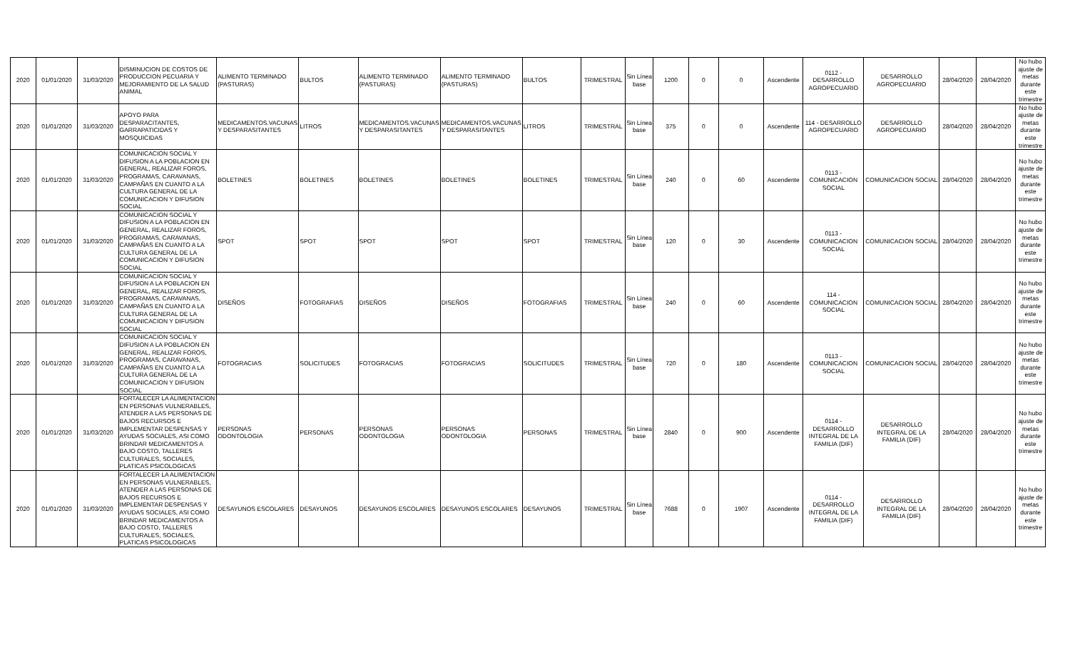| 2020 | 01/01/2020 | 31/03/2020 | DISMINUCION DE COSTOS DE PRODUCCION PECUARIA Y MEJORAMIENTO DE LA SALUD ANIMAL | ALIMENTO TERMINADO (PASTURAS) | BULTOS | ALIMENTO TERMINADO (PASTURAS) | ALIMENTO TERMINADO (PASTURAS) | BULTOS | TRIMESTRAL | Sin Línea base | 1200 | 0 | 0 | Ascendente | 0112 - DESARROLLO AGROPECUARIO | DESARROLLO AGROPECUARIO | 28/04/2020 | 28/04/2020 | No hubo ajuste de metas durante este trimestre |
| 2020 | 01/01/2020 | 31/03/2020 | APOYO PARA DESPARACITANTES, GARRAPATICIDAS Y MOSQUICIDAS | MEDICAMENTOS.VACUNAS Y DESPARASITANTES | LITROS | MEDICAMENTOS.VACUNAS Y DESPARASITANTES | MEDICAMENTOS.VACUNAS Y DESPARASITANTES | LITROS | TRIMESTRAL | Sin Línea base | 375 | 0 | 0 | Ascendente | 114 - DESARROLLO AGROPECUARIO | DESARROLLO AGROPECUARIO | 28/04/2020 | 28/04/2020 | No hubo ajuste de metas durante este trimestre |
| 2020 | 01/01/2020 | 31/03/2020 | COMUNICACION SOCIAL Y DIFUSION A LA POBLACION EN GENERAL, REALIZAR FOROS, PROGRAMAS, CARAVANAS, CAMPAÑAS EN CUANTO A LA CULTURA GENERAL DE LA COMUNICACION Y DIFUSION SOCIAL | BOLETINES | BOLETINES | BOLETINES | BOLETINES | BOLETINES | TRIMESTRAL | Sin Línea base | 240 | 0 | 60 | Ascendente | 0113 - COMUNICACION SOCIAL | COMUNICACION SOCIAL | 28/04/2020 | 28/04/2020 | No hubo ajuste de metas durante este trimestre |
| 2020 | 01/01/2020 | 31/03/2020 | COMUNICACION SOCIAL Y DIFUSION A LA POBLACION EN GENERAL, REALIZAR FOROS, PROGRAMAS, CARAVANAS, CAMPAÑAS EN CUANTO A LA CULTURA GENERAL DE LA COMUNICACION Y DIFUSION SOCIAL | SPOT | SPOT | SPOT | SPOT | SPOT | TRIMESTRAL | Sin Línea base | 120 | 0 | 30 | Ascendente | 0113 - COMUNICACION SOCIAL | COMUNICACION SOCIAL | 28/04/2020 | 28/04/2020 | No hubo ajuste de metas durante este trimestre |
| 2020 | 01/01/2020 | 31/03/2020 | COMUNICACION SOCIAL Y DIFUSION A LA POBLACION EN GENERAL, REALIZAR FOROS, PROGRAMAS, CARAVANAS, CAMPAÑAS EN CUANTO A LA CULTURA GENERAL DE LA COMUNICACION Y DIFUSION SOCIAL | DISEÑOS | FOTOGRAFIAS | DISEÑOS | DISEÑOS | FOTOGRAFIAS | TRIMESTRAL | Sin Línea base | 240 | 0 | 60 | Ascendente | 114 - COMUNICACION SOCIAL | COMUNICACION SOCIAL | 28/04/2020 | 28/04/2020 | No hubo ajuste de metas durante este trimestre |
| 2020 | 01/01/2020 | 31/03/2020 | COMUNICACION SOCIAL Y DIFUSION A LA POBLACION EN GENERAL, REALIZAR FOROS, PROGRAMAS, CARAVANAS, CAMPAÑAS EN CUANTO A LA CULTURA GENERAL DE LA COMUNICACION Y DIFUSION SOCIAL | FOTOGRACIAS | SOLICITUDES | FOTOGRACIAS | FOTOGRACIAS | SOLICITUDES | TRIMESTRAL | Sin Línea base | 720 | 0 | 180 | Ascendente | 0113 - COMUNICACION SOCIAL | COMUNICACION SOCIAL | 28/04/2020 | 28/04/2020 | No hubo ajuste de metas durante este trimestre |
| 2020 | 01/01/2020 | 31/03/2020 | FORTALECER LA ALIMENTACION EN PERSONAS VULNERABLES, ATENDER A LAS PERSONAS DE BAJOS RECURSOS E IMPLEMENTAR DESPENSAS Y AYUDAS SOCIALES, ASI COMO BRINDAR MEDICAMENTOS A BAJO COSTO, TALLERES CULTURALES, SOCIALES, PLATICAS PSICOLOGICAS | PERSONAS ODONTOLOGIA | PERSONAS | PERSONAS ODONTOLOGIA | PERSONAS ODONTOLOGIA | PERSONAS | TRIMESTRAL | Sin Línea base | 2840 | 0 | 900 | Ascendente | 0114 - DESARROLLO INTEGRAL DE LA FAMILIA (DIF) | DESARROLLO INTEGRAL DE LA FAMILIA (DIF) | 28/04/2020 | 28/04/2020 | No hubo ajuste de metas durante este trimestre |
| 2020 | 01/01/2020 | 31/03/2020 | FORTALECER LA ALIMENTACION EN PERSONAS VULNERABLES, ATENDER A LAS PERSONAS DE BAJOS RECURSOS E IMPLEMENTAR DESPENSAS Y AYUDAS SOCIALES, ASI COMO BRINDAR MEDICAMENTOS A BAJO COSTO, TALLERES CULTURALES, SOCIALES, PLATICAS PSICOLOGICAS | DESAYUNOS ESCOLARES | DESAYUNOS | DESAYUNOS ESCOLARES | DESAYUNOS ESCOLARES | DESAYUNOS | TRIMESTRAL | Sin Línea base | 7688 | 0 | 1907 | Ascendente | 0114 - DESARROLLO INTEGRAL DE LA FAMILIA (DIF) | DESARROLLO INTEGRAL DE LA FAMILIA (DIF) | 28/04/2020 | 28/04/2020 | No hubo ajuste de metas durante este trimestre |